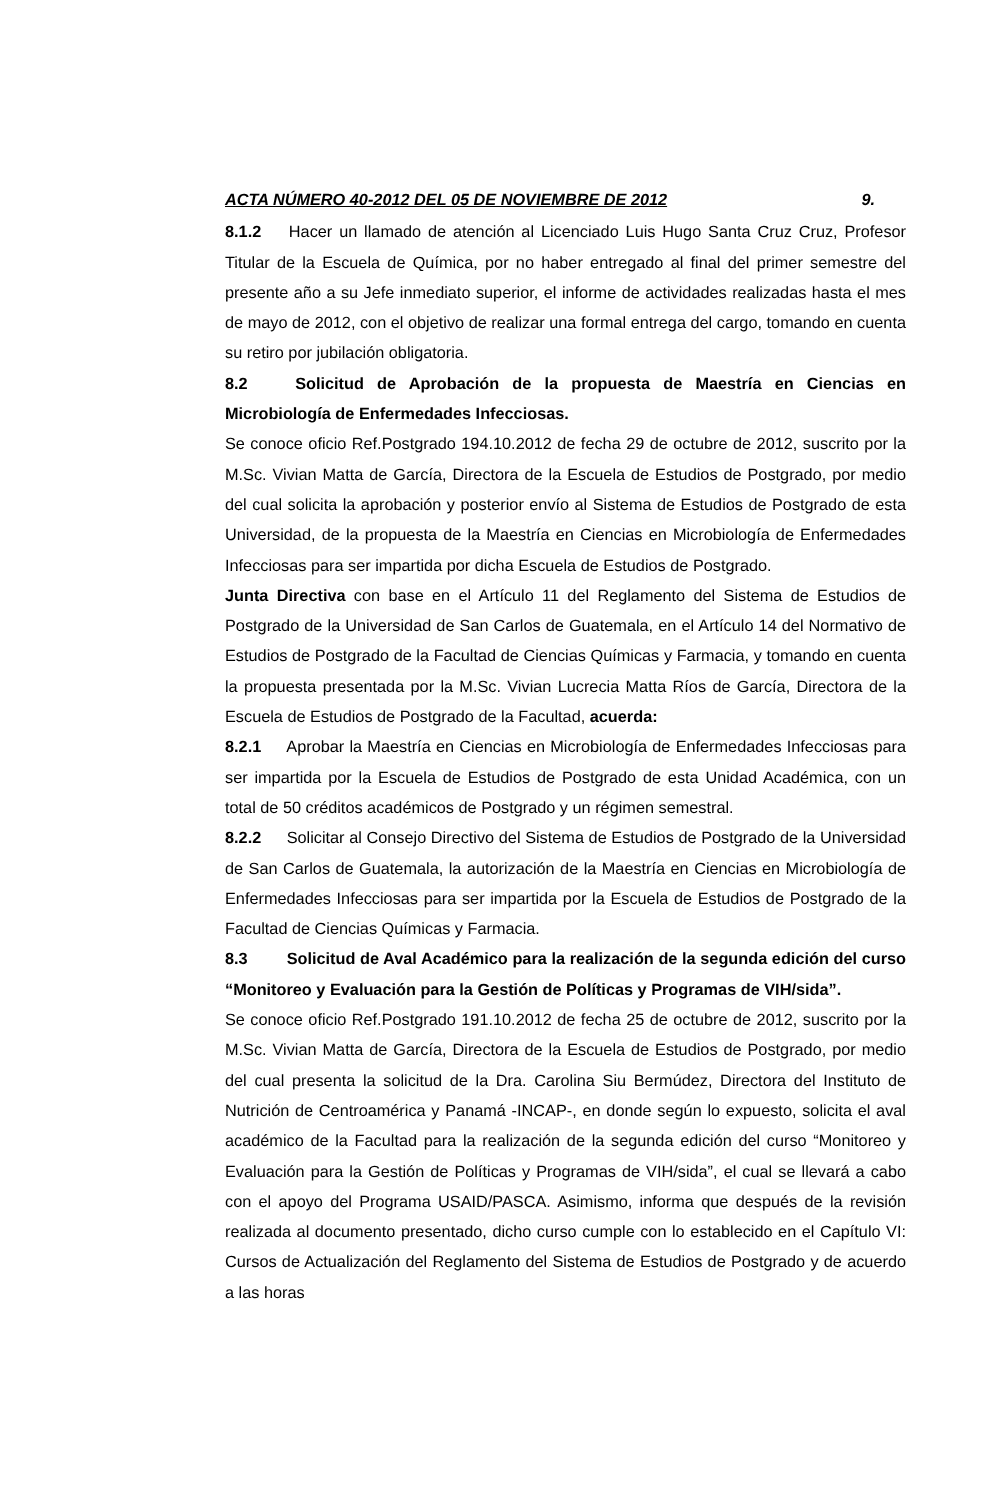ACTA NÚMERO 40-2012 DEL 05 DE NOVIEMBRE DE 2012 9.
8.1.2 Hacer un llamado de atención al Licenciado Luis Hugo Santa Cruz Cruz, Profesor Titular de la Escuela de Química, por no haber entregado al final del primer semestre del presente año a su Jefe inmediato superior, el informe de actividades realizadas hasta el mes de mayo de 2012, con el objetivo de realizar una formal entrega del cargo, tomando en cuenta su retiro por jubilación obligatoria.
8.2 Solicitud de Aprobación de la propuesta de Maestría en Ciencias en Microbiología de Enfermedades Infecciosas.
Se conoce oficio Ref.Postgrado 194.10.2012 de fecha 29 de octubre de 2012, suscrito por la M.Sc. Vivian Matta de García, Directora de la Escuela de Estudios de Postgrado, por medio del cual solicita la aprobación y posterior envío al Sistema de Estudios de Postgrado de esta Universidad, de la propuesta de la Maestría en Ciencias en Microbiología de Enfermedades Infecciosas para ser impartida por dicha Escuela de Estudios de Postgrado.
Junta Directiva con base en el Artículo 11 del Reglamento del Sistema de Estudios de Postgrado de la Universidad de San Carlos de Guatemala, en el Artículo 14 del Normativo de Estudios de Postgrado de la Facultad de Ciencias Químicas y Farmacia, y tomando en cuenta la propuesta presentada por la M.Sc. Vivian Lucrecia Matta Ríos de García, Directora de la Escuela de Estudios de Postgrado de la Facultad, acuerda:
8.2.1 Aprobar la Maestría en Ciencias en Microbiología de Enfermedades Infecciosas para ser impartida por la Escuela de Estudios de Postgrado de esta Unidad Académica, con un total de 50 créditos académicos de Postgrado y un régimen semestral.
8.2.2 Solicitar al Consejo Directivo del Sistema de Estudios de Postgrado de la Universidad de San Carlos de Guatemala, la autorización de la Maestría en Ciencias en Microbiología de Enfermedades Infecciosas para ser impartida por la Escuela de Estudios de Postgrado de la Facultad de Ciencias Químicas y Farmacia.
8.3 Solicitud de Aval Académico para la realización de la segunda edición del curso “Monitoreo y Evaluación para la Gestión de Políticas y Programas de VIH/sida”.
Se conoce oficio Ref.Postgrado 191.10.2012 de fecha 25 de octubre de 2012, suscrito por la M.Sc. Vivian Matta de García, Directora de la Escuela de Estudios de Postgrado, por medio del cual presenta la solicitud de la Dra. Carolina Siu Bermúdez, Directora del Instituto de Nutrición de Centroamérica y Panamá -INCAP-, en donde según lo expuesto, solicita el aval académico de la Facultad para la realización de la segunda edición del curso “Monitoreo y Evaluación para la Gestión de Políticas y Programas de VIH/sida”, el cual se llevará a cabo con el apoyo del Programa USAID/PASCA. Asimismo, informa que después de la revisión realizada al documento presentado, dicho curso cumple con lo establecido en el Capítulo VI: Cursos de Actualización del Reglamento del Sistema de Estudios de Postgrado y de acuerdo a las horas